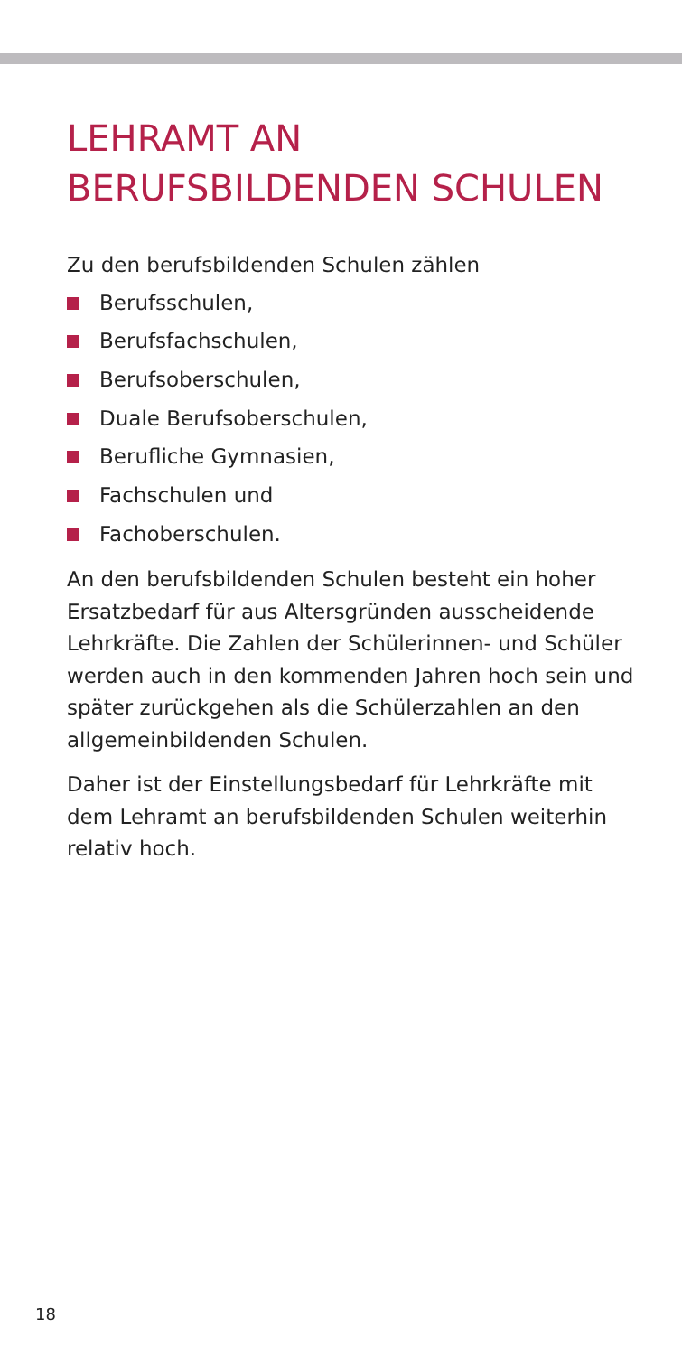LEHRAMT AN
BERUFSBILDENDEN SCHULEN
Zu den berufsbildenden Schulen zählen
Berufsschulen,
Berufsfachschulen,
Berufsoberschulen,
Duale Berufsoberschulen,
Berufliche Gymnasien,
Fachschulen und
Fachoberschulen.
An den berufsbildenden Schulen besteht ein hoher Ersatzbedarf für aus Altersgründen ausscheidende Lehrkräfte. Die Zahlen der Schülerinnen- und Schüler werden auch in den kommenden Jahren hoch sein und später zurückgehen als die Schülerzahlen an den allgemeinbildenden Schulen.
Daher ist der Einstellungsbedarf für Lehrkräfte mit dem Lehramt an berufsbildenden Schulen weiterhin relativ hoch.
18